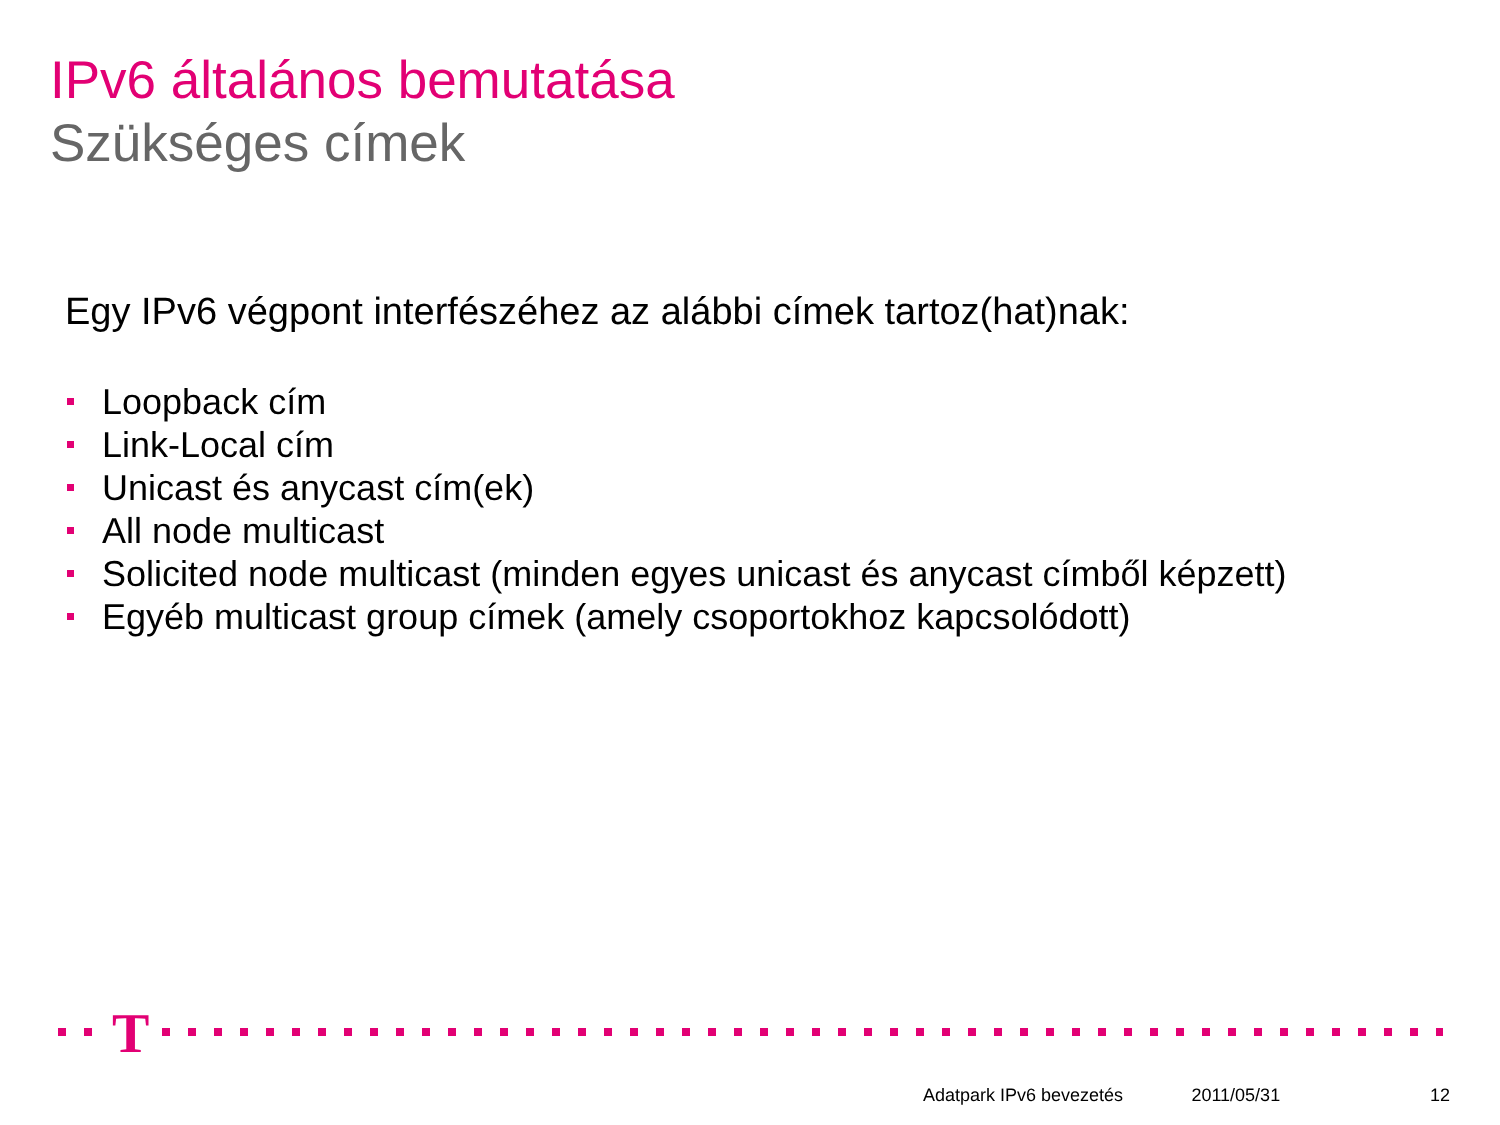IPv6 általános bemutatása
Szükséges címek
Egy IPv6 végpont interfészéhez az alábbi címek tartoz(hat)nak:
Loopback cím
Link-Local cím
Unicast és anycast cím(ek)
All node multicast
Solicited node multicast (minden egyes unicast és anycast címből képzett)
Egyéb multicast group címek (amely csoportokhoz kapcsolódott)
T
Adatpark IPv6 bevezetés 2011/05/31 12